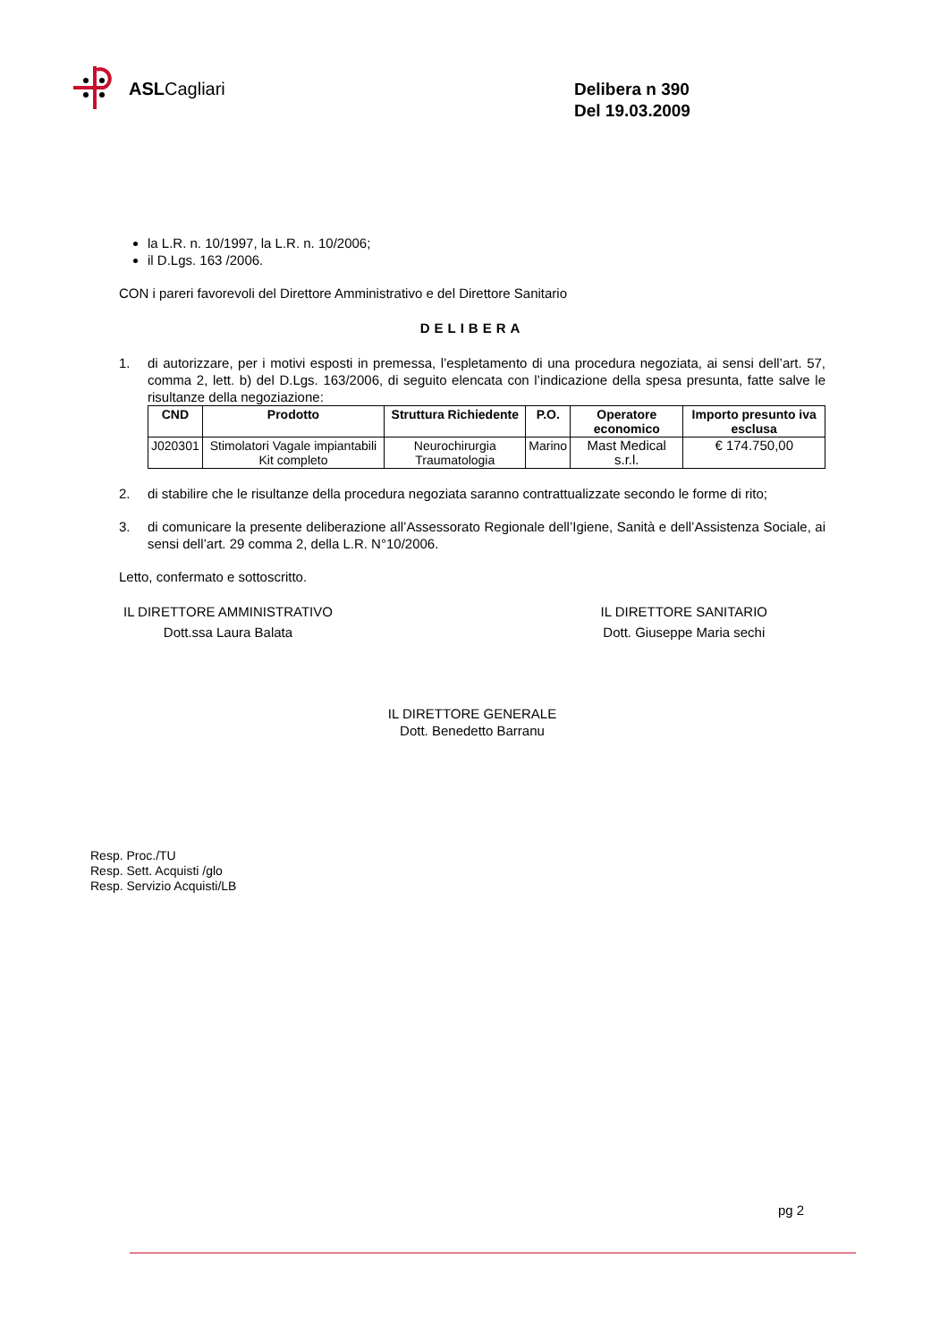ASLCagliari
Delibera n 390
Del 19.03.2009
la L.R. n. 10/1997, la L.R. n. 10/2006;
il D.Lgs. 163 /2006.
CON i pareri favorevoli del Direttore Amministrativo e del Direttore Sanitario
DELIBERA
1. di autorizzare, per i motivi esposti in premessa, l’espletamento di una procedura negoziata, ai sensi dell’art. 57, comma 2, lett. b) del D.Lgs. 163/2006, di seguito elencata con l’indicazione della spesa presunta, fatte salve le risultanze della negoziazione:
| CND | Prodotto | Struttura Richiedente | P.O. | Operatore economico | Importo presunto iva esclusa |
| --- | --- | --- | --- | --- | --- |
| J020301 | Stimolatori Vagale impiantabili Kit completo | Neurochirurgia Traumatologia | Marino | Mast Medical s.r.l. | € 174.750,00 |
2. di stabilire che le risultanze della procedura negoziata saranno contrattualizzate secondo le forme di rito;
3. di comunicare la presente deliberazione all’Assessorato Regionale dell’Igiene, Sanità e dell’Assistenza Sociale, ai sensi dell’art. 29 comma 2, della L.R. N°10/2006.
Letto, confermato e sottoscritto.
IL DIRETTORE AMMINISTRATIVO
Dott.ssa Laura Balata
IL DIRETTORE SANITARIO
Dott. Giuseppe Maria sechi
IL DIRETTORE GENERALE
Dott. Benedetto Barranu
Resp. Proc./TU
Resp. Sett. Acquisti /glo
Resp. Servizio Acquisti/LB
pg 2